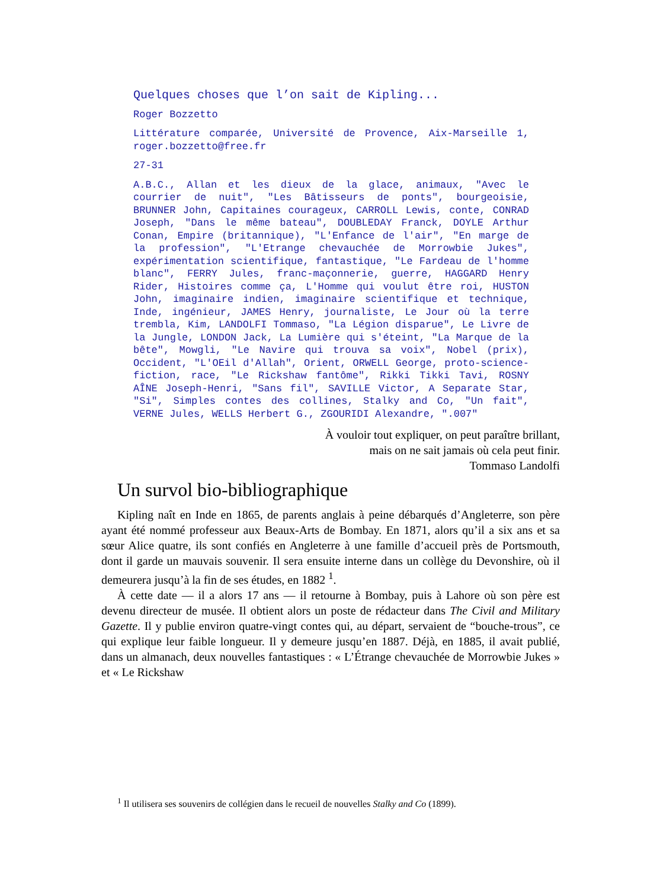Quelques choses que l’on sait de Kipling...
Roger Bozzetto
Littérature comparée, Université de Provence, Aix-Marseille 1, roger.bozzetto@free.fr
27-31
A.B.C., Allan et les dieux de la glace, animaux, "Avec le courrier de nuit", "Les Bâtisseurs de ponts", bourgeoisie, BRUNNER John, Capitaines courageux, CARROLL Lewis, conte, CONRAD Joseph, "Dans le même bateau", DOUBLEDAY Franck, DOYLE Arthur Conan, Empire (britannique), "L'Enfance de l'air", "En marge de la profession", "L'Etrange chevauchée de Morrowbie Jukes", expérimentation scientifique, fantastique, "Le Fardeau de l'homme blanc", FERRY Jules, franc-maçonnerie, guerre, HAGGARD Henry Rider, Histoires comme ça, L'Homme qui voulut être roi, HUSTON John, imaginaire indien, imaginaire scientifique et technique, Inde, ingénieur, JAMES Henry, journaliste, Le Jour où la terre trembla, Kim, LANDOLFI Tommaso, "La Légion disparue", Le Livre de la Jungle, LONDON Jack, La Lumière qui s'éteint, "La Marque de la bête", Mowgli, "Le Navire qui trouva sa voix", Nobel (prix), Occident, "L'OEil d'Allah", Orient, ORWELL George, proto-science-fiction, race, "Le Rickshaw fantôme", Rikki Tikki Tavi, ROSNY AÎNE Joseph-Henri, "Sans fil", SAVILLE Victor, A Separate Star, "Si", Simples contes des collines, Stalky and Co, "Un fait", VERNE Jules, WELLS Herbert G., ZGOURIDI Alexandre, ".007"
À vouloir tout expliquer, on peut paraître brillant,
mais on ne sait jamais où cela peut finir.
Tommaso Landolfi
Un survol bio-bibliographique
Kipling naît en Inde en 1865, de parents anglais à peine débarqués d’Angleterre, son père ayant été nommé professeur aux Beaux-Arts de Bombay. En 1871, alors qu’il a six ans et sa sœur Alice quatre, ils sont confiés en Angleterre à une famille d’accueil près de Portsmouth, dont il garde un mauvais souvenir. Il sera ensuite interne dans un collège du Devonshire, où il demeurera jusqu’à la fin de ses études, en 1882 <sup>1</sup>.
À cette date — il a alors 17 ans — il retourne à Bombay, puis à Lahore où son père est devenu directeur de musée. Il obtient alors un poste de rédacteur dans The Civil and Military Gazette. Il y publie environ quatre-vingt contes qui, au départ, servaient de “bouche-trous”, ce qui explique leur faible longueur. Il y demeure jusqu’en 1887. Déjà, en 1885, il avait publié, dans un almanach, deux nouvelles fantastiques : « L’Étrange chevauchée de Morrowbie Jukes » et « Le Rickshaw
<sup>1</sup> Il utilisera ses souvenirs de collégien dans le recueil de nouvelles Stalky and Co (1899).